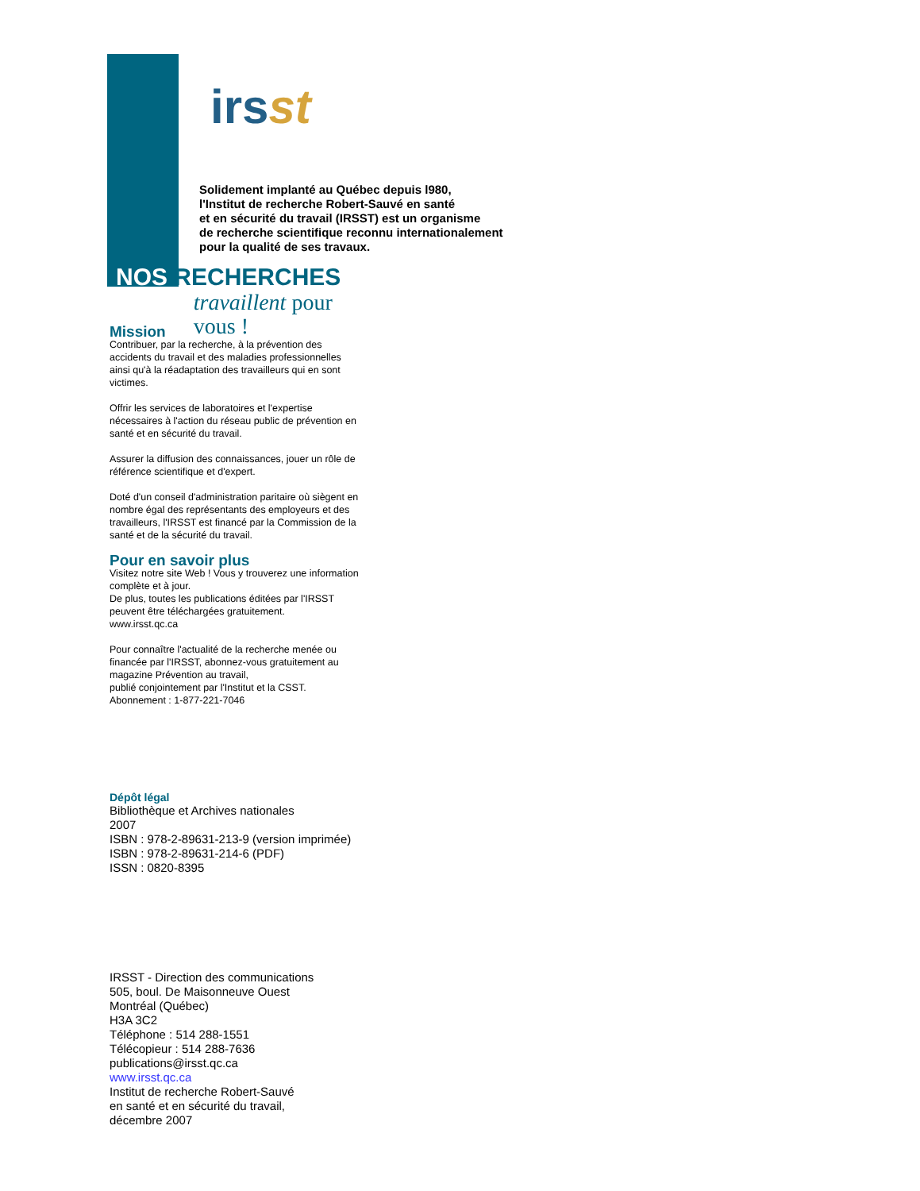irsst
Solidement implanté au Québec depuis l980,
l'Institut de recherche Robert-Sauvé en santé
et en sécurité du travail (IRSST) est un organisme
de recherche scientifique reconnu internationalement
pour la qualité de ses travaux.
NOS RECHERCHES
Mission
travaillent pour vous !
Contribuer, par la recherche, à la prévention des accidents du travail et des maladies professionnelles ainsi qu'à la réadaptation des travailleurs qui en sont victimes.
Offrir les services de laboratoires et l'expertise nécessaires à l'action du réseau public de prévention en santé et en sécurité du travail.
Assurer la diffusion des connaissances, jouer un rôle de référence scientifique et d'expert.
Doté d'un conseil d'administration paritaire où siègent en nombre égal des représentants des employeurs et des travailleurs, l'IRSST est financé par la Commission de la santé et de la sécurité du travail.
Pour en savoir plus
Visitez notre site Web ! Vous y trouverez une information complète et à jour.
De plus, toutes les publications éditées par l'IRSST peuvent être téléchargées gratuitement.
www.irsst.qc.ca
Pour connaître l'actualité de la recherche menée ou financée par l'IRSST, abonnez-vous gratuitement au magazine Prévention au travail,
publié conjointement par l'Institut et la CSST.
Abonnement : 1-877-221-7046
Dépôt légal
Bibliothèque et Archives nationales
2007
ISBN : 978-2-89631-213-9 (version imprimée)
ISBN : 978-2-89631-214-6 (PDF)
ISSN : 0820-8395
IRSST - Direction des communications
505, boul. De Maisonneuve Ouest
Montréal (Québec)
H3A 3C2
Téléphone : 514 288-1551
Télécopieur : 514 288-7636
publications@irsst.qc.ca
www.irsst.qc.ca
Institut de recherche Robert-Sauvé
en santé et en sécurité du travail,
décembre 2007